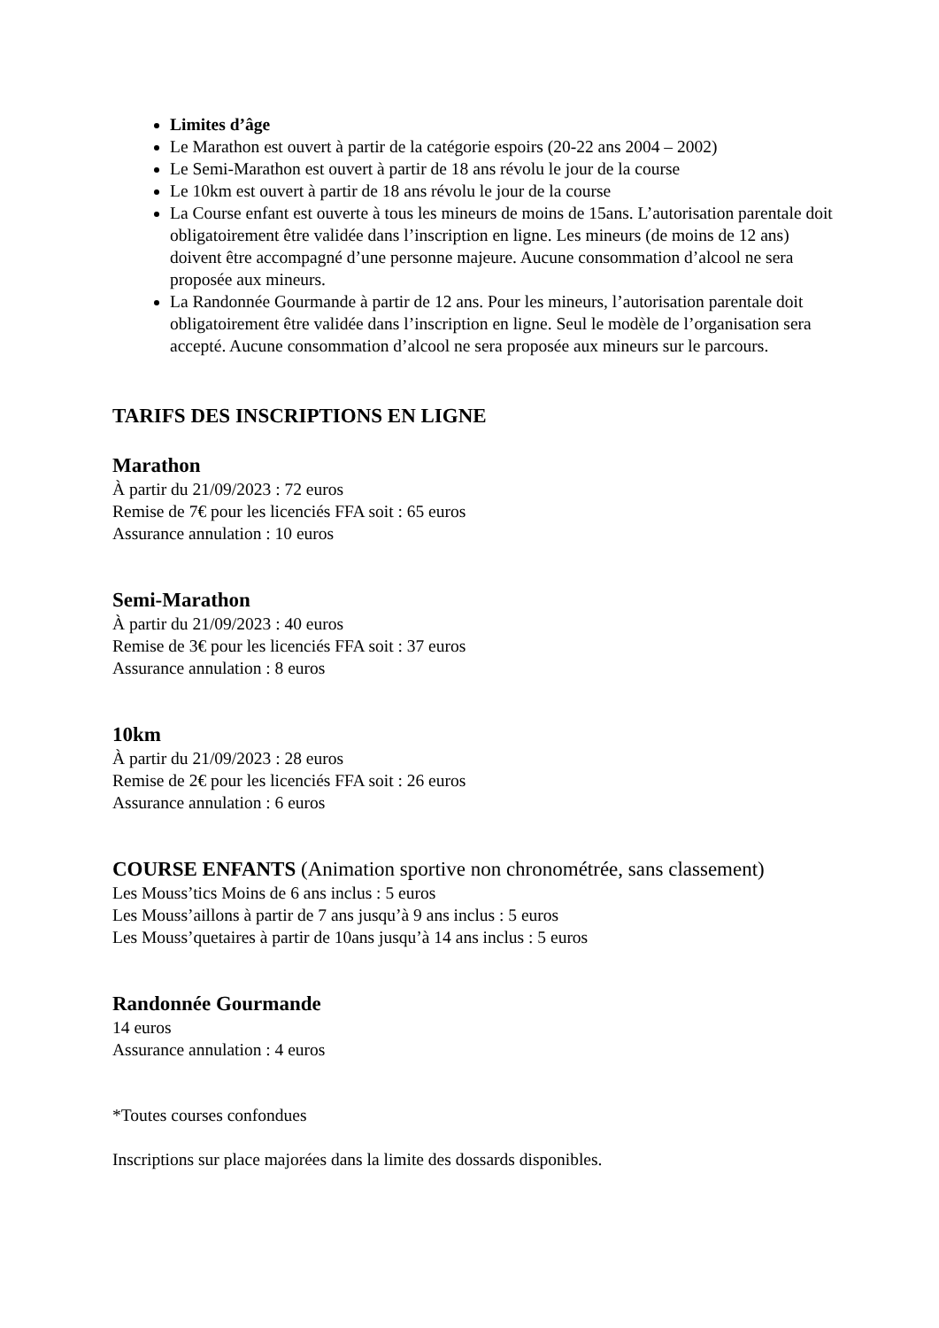Limites d’âge
Le Marathon est ouvert à partir de la catégorie espoirs (20-22 ans 2004 – 2002)
Le Semi-Marathon est ouvert à partir de 18 ans révolu le jour de la course
Le 10km est ouvert à partir de 18 ans révolu le jour de la course
La Course enfant est ouverte à tous les mineurs de moins de 15ans. L’autorisation parentale doit obligatoirement être validée dans l’inscription en ligne. Les mineurs (de moins de 12 ans) doivent être accompagné d’une personne majeure. Aucune consommation d’alcool ne sera proposée aux mineurs.
La Randonnée Gourmande à partir de 12 ans. Pour les mineurs, l’autorisation parentale doit obligatoirement être validée dans l’inscription en ligne. Seul le modèle de l’organisation sera accepté. Aucune consommation d’alcool ne sera proposée aux mineurs sur le parcours.
TARIFS DES INSCRIPTIONS EN LIGNE
Marathon
À partir du 21/09/2023 : 72 euros
Remise de 7€ pour les licenciés FFA soit : 65 euros
Assurance annulation : 10 euros
Semi-Marathon
À partir du 21/09/2023 : 40 euros
Remise de 3€ pour les licenciés FFA soit : 37 euros
Assurance annulation : 8 euros
10km
À partir du 21/09/2023 : 28 euros
Remise de 2€ pour les licenciés FFA soit : 26 euros
Assurance annulation : 6 euros
COURSE ENFANTS (Animation sportive non chronométrée, sans classement)
Les Mouss’tics Moins de 6 ans inclus : 5 euros
Les Mouss’aillons à partir de 7 ans jusqu’à 9 ans inclus : 5 euros
Les Mouss’quetaires à partir de 10ans jusqu’à 14 ans inclus : 5 euros
Randonnée Gourmande
14 euros
Assurance annulation : 4 euros
*Toutes courses confondues
Inscriptions sur place majorées dans la limite des dossards disponibles.